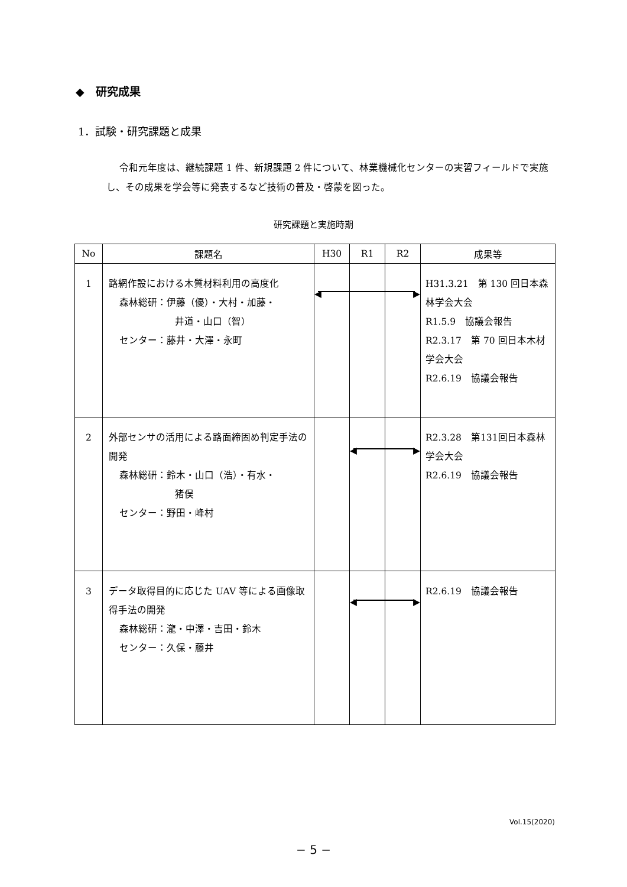◆　研究成果
1．試験・研究課題と成果
令和元年度は、継続課題 1 件、新規課題 2 件について、林業機械化センターの実習フィールドで実施し、その成果を学会等に発表するなど技術の普及・啓蒙を図った。
研究課題と実施時期
| No | 課題名 | H30 | R1 | R2 | 成果等 |
| --- | --- | --- | --- | --- | --- |
| 1 | 路網作設における木質材料利用の高度化 森林総研：伊藤（優）・大村・加藤・ 井道・山口（智） センター：藤井・大澤・永町 | ◀ | | ▶ | H31.3.21 第 130 回日本森林学会大会 R1.5.9 協議会報告 R2.3.17 第 70 回日本木材学会大会 R2.6.19 協議会報告 |
| 2 | 外部センサの活用による路面締固め判定手法の開発 森林総研：鈴木・山口（浩）・有水・ 猪俣 センター：野田・峰村 | | ◀ | ▶ | R2.3.28 第131回日本森林学会大会 R2.6.19 協議会報告 |
| 3 | データ取得目的に応じた UAV 等による画像取得手法の開発 森林総研：瀧・中澤・吉田・鈴木 センター：久保・藤井 | | ◀ | ▶ | R2.6.19 協議会報告 |
Vol.15(2020)
− 5 −